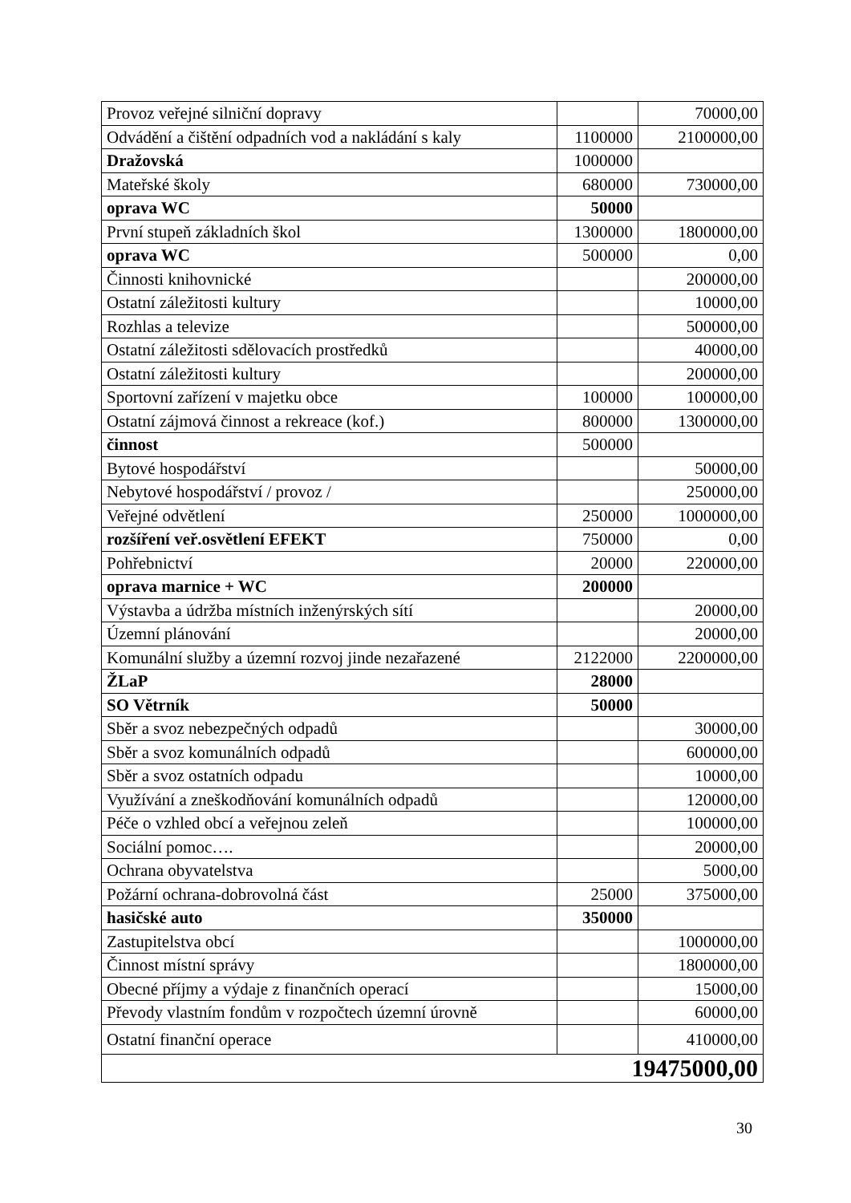| Provoz veřejné silniční dopravy | | 70000,00 |
| Odvádění a čištění odpadních vod a nakládání s kaly | 1100000 | 2100000,00 |
| Dražovská | 1000000 | |
| Mateřské školy | 680000 | 730000,00 |
| oprava WC | 50000 | |
| První stupeň základních škol | 1300000 | 1800000,00 |
| oprava WC | 500000 | 0,00 |
| Činnosti knihovnické | | 200000,00 |
| Ostatní záležitosti kultury | | 10000,00 |
| Rozhlas a televize | | 500000,00 |
| Ostatní záležitosti sdělovacích prostředků | | 40000,00 |
| Ostatní záležitosti kultury | | 200000,00 |
| Sportovní zařízení v majetku obce | 100000 | 100000,00 |
| Ostatní zájmová činnost a rekreace (kof.) | 800000 | 1300000,00 |
| činnost | 500000 | |
| Bytové hospodářství | | 50000,00 |
| Nebytové hospodářství / provoz / | | 250000,00 |
| Veřejné odvětlení | 250000 | 1000000,00 |
| rozšíření veř.osvětlení EFEKT | 750000 | 0,00 |
| Pohřebnictví | 20000 | 220000,00 |
| oprava marnice + WC | 200000 | |
| Výstavba a údržba místních inženýrských sítí | | 20000,00 |
| Územní plánování | | 20000,00 |
| Komunální služby a územní rozvoj jinde nezařazené | 2122000 | 2200000,00 |
| ŽLaP | 28000 | |
| SO Větrník | 50000 | |
| Sběr a svoz nebezpečných odpadů | | 30000,00 |
| Sběr a svoz komunálních odpadů | | 600000,00 |
| Sběr a svoz ostatních odpadu | | 10000,00 |
| Využívání a zneškodňování komunálních odpadů | | 120000,00 |
| Péče o vzhled obcí a veřejnou zeleň | | 100000,00 |
| Sociální pomoc…. | | 20000,00 |
| Ochrana obyvatelstva | | 5000,00 |
| Požární ochrana-dobrovolná část | 25000 | 375000,00 |
| hasičské auto | 350000 | |
| Zastupitelstva obcí | | 1000000,00 |
| Činnost místní správy | | 1800000,00 |
| Obecné příjmy a výdaje z finančních operací | | 15000,00 |
| Převody vlastním fondům v rozpočtech územní úrovně | | 60000,00 |
| Ostatní finanční operace | | 410000,00 |
| 19475000,00 | | |
30